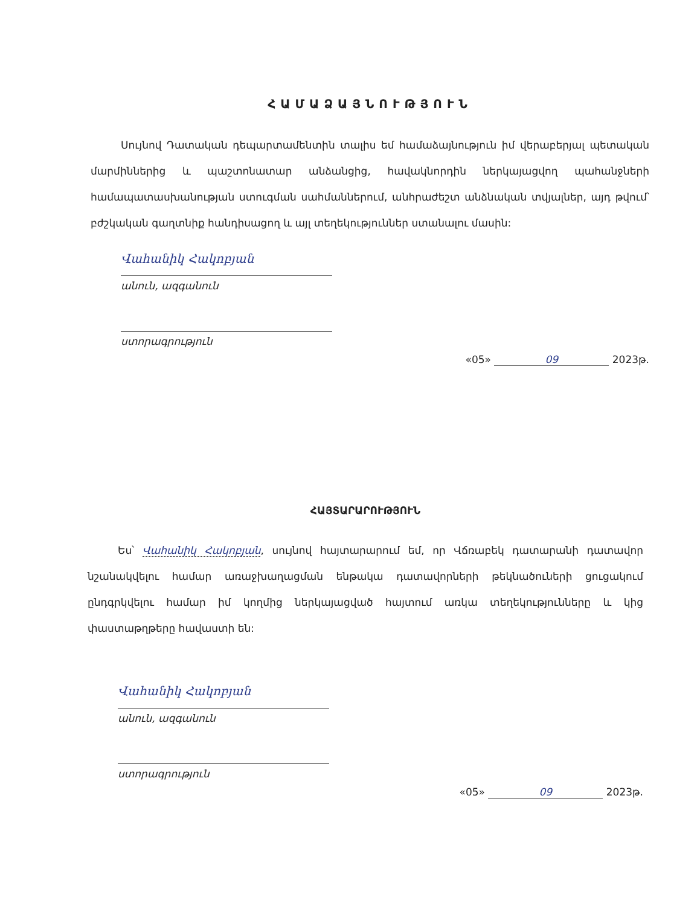ՀԱՄԱՁԱՅՆՈՒԹՅՈՒՆ
Սույնով Դատական դեպարտամենտին տալիս եմ համաձայնություն իմ վերաբերյալ պետական մարմիններից և պաշտոնատար անձանցից, հավակնորդին ներկայացվող պահանջների համապատասխանության ստուգման սահմաններում, անհրաժեշտ անձնական տվյալներ, այդ թվում՝ բժշկական գաղտնիք հանդիսացող և այլ տեղեկություններ ստանալու մասին:
Վահանիկ Հակոբյան
անուն, ազգանուն
ստորագրություն
«05» 09 2023թ.
ՀԱՅՏԱՐԱՐՈՒԹՅՈՒՆ
Ես՝ Վահանիկ Հակոբյան, սույնով հայտարարում եմ, որ Վճռաբեկ դատարանի դատավոր նշանակվելու համար առաջխաղացման ենթակա դատավորների թեկնածուների ցուցակում ընդգրկվելու համար իմ կողմից ներկայացված հայտում առկա տեղեկությունները և կից փաստաթղթերը հավաստի են:
Վահանիկ Հակոբյան
անուն, ազգանուն
ստորագրություն
«05» 09 2023թ.